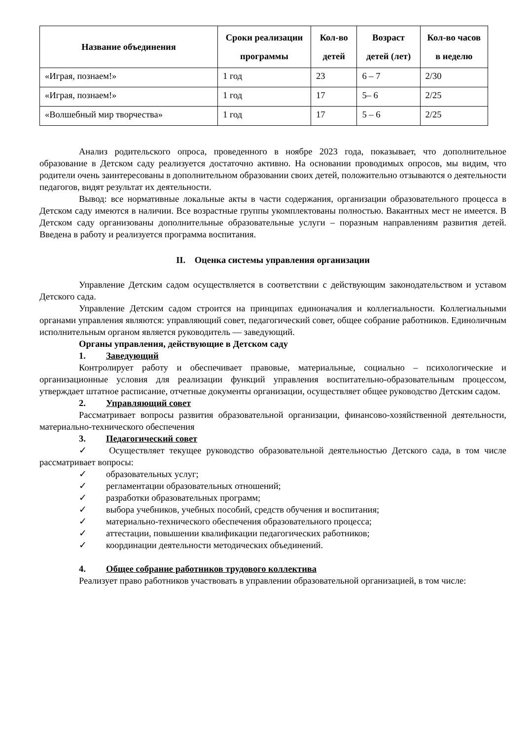| Название объединения | Сроки реализации программы | Кол-во детей | Возраст детей (лет) | Кол-во часов в неделю |
| --- | --- | --- | --- | --- |
| «Играя, познаем!» | 1 год | 23 | 6 – 7 | 2/30 |
| «Играя, познаем!» | 1 год | 17 | 5– 6 | 2/25 |
| «Волшебный мир творчества» | 1 год | 17 | 5 – 6 | 2/25 |
Анализ родительского опроса, проведенного в ноябре 2023 года, показывает, что дополнительное образование в Детском саду реализуется достаточно активно. На основании проводимых опросов, мы видим, что родители очень заинтересованы в дополнительном образовании своих детей, положительно отзываются о деятельности педагогов, видят результат их деятельности.
Вывод: все нормативные локальные акты в части содержания, организации образовательного процесса в Детском саду имеются в наличии. Все возрастные группы укомплектованы полностью. Вакантных мест не имеется. В Детском саду организованы дополнительные образовательные услуги – поразным направлениям развития детей. Введена в работу и реализуется программа воспитания.
II. Оценка системы управления организации
Управление Детским садом осуществляется в соответствии с действующим законодательством и уставом Детского сада.
Управление Детским садом строится на принципах единоначалия и коллегиальности. Коллегиальными органами управления являются: управляющий совет, педагогический совет, общее собрание работников. Единоличным исполнительным органом является руководитель — заведующий.
Органы управления, действующие в Детском саду
1. Заведующий
Контролирует работу и обеспечивает правовые, материальные, социально – психологические и организационные условия для реализации функций управления воспитательно-образовательным процессом, утверждает штатное расписание, отчетные документы организации, осуществляет общее руководство Детским садом.
2. Управляющий совет
Рассматривает вопросы развития образовательной организации, финансово-хозяйственной деятельности, материально-технического обеспечения
3. Педагогический совет
✓ Осуществляет текущее руководство образовательной деятельностью Детского сада, в том числе рассматривает вопросы:
✓ образовательных услуг;
✓ регламентации образовательных отношений;
✓ разработки образовательных программ;
✓ выбора учебников, учебных пособий, средств обучения и воспитания;
✓ материально-технического обеспечения образовательного процесса;
✓ аттестации, повышении квалификации педагогических работников;
✓ координации деятельности методических объединений.
4. Общее собрание работников трудового коллектива
Реализует право работников участвовать в управлении образовательной организацией, в том числе: